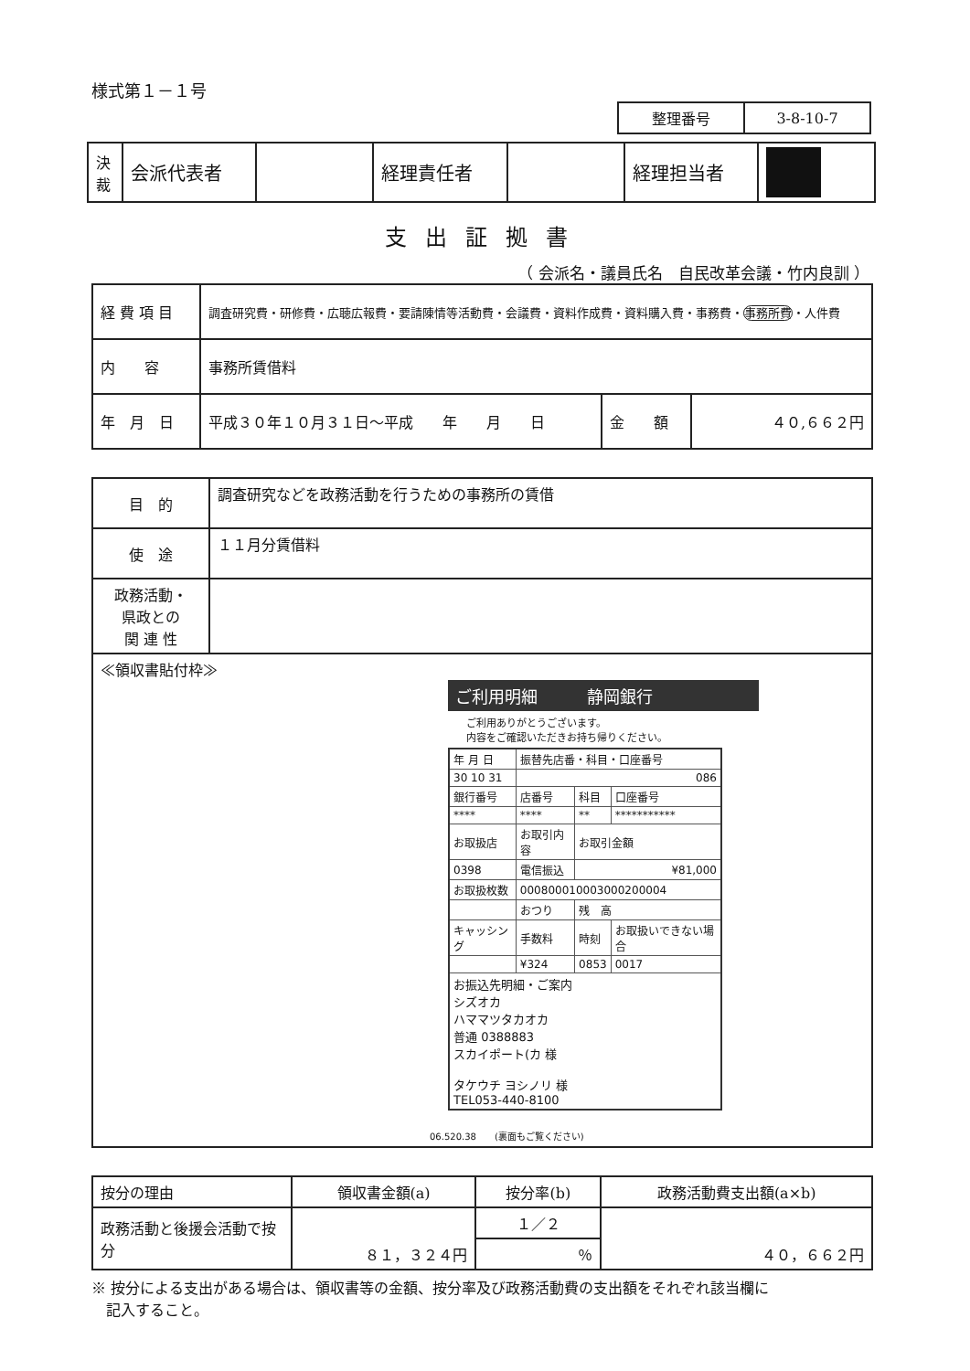様式第１－１号
| 整理番号 | 3-8-10-7 |
| 決裁 | 会派代表者 | | 経理責任者 | | 経理担当者 | |
支出証拠書
（ 会派名・議員氏名　自民改革会議・竹内良訓 ）
| 経 費 項 目 | 調査研究費・研修費・広聴広報費・要請陳情等活動費・会議費・資料作成費・資料購入費・事務費・ 事務所費 ・人件費 | | |
| 内 容 | 事務所賃借料 | | |
| 年 月 日 | 平成３０年１０月３１日～平成 年 月 日 | 金 額 | ４０,６６２円 |
| 目 的 | 調査研究などを政務活動を行うための事務所の賃借 |
| 使 途 | １１月分賃借料 |
| 政務活動・ 県政との 関 連 性 | |
| ≪領収書貼付枠≫ ご利用明細 静岡銀行 ご利用ありがとうございます。 内容をご確認いただきお持ち帰りください。 / 年 月 日 / 振替先店番・科目・口座番号 / / / / 30 10 31 / 086 / / / / 銀行番号 / 店番号 / 科目 / 口座番号 / / **** / **** / ** / *********** / / お取扱店 / お取引内容 / お取引金額 / / / 0398 / 電信振込 / ¥81,000 / / / お取扱枚数 / 000800010003000200004 / / / / / おつり / 残 高 / / / キャッシング / 手数料 / 時刻 / お取扱いできない場合 / / / ¥324 / 0853 / 0017 / / お振込先明細・ご案内 シズオカ ハママツタカオカ 普通 0388883 スカイポート(カ 様 タケウチ ヨシノリ 様 TEL053-440-8100 / / / / 06.520.38 (裏面もご覧ください) | |
| 按分の理由 | 領収書金額(a) | 按分率(b) | 政務活動費支出額(a×b) |
| 政務活動と後援会活動で按分 | ８１，３２４円 | １／２ | ４０，６６２円 |
| | | ％ | |
※ 按分による支出がある場合は、領収書等の金額、按分率及び政務活動費の支出額をそれぞれ該当欄に
　記入すること。